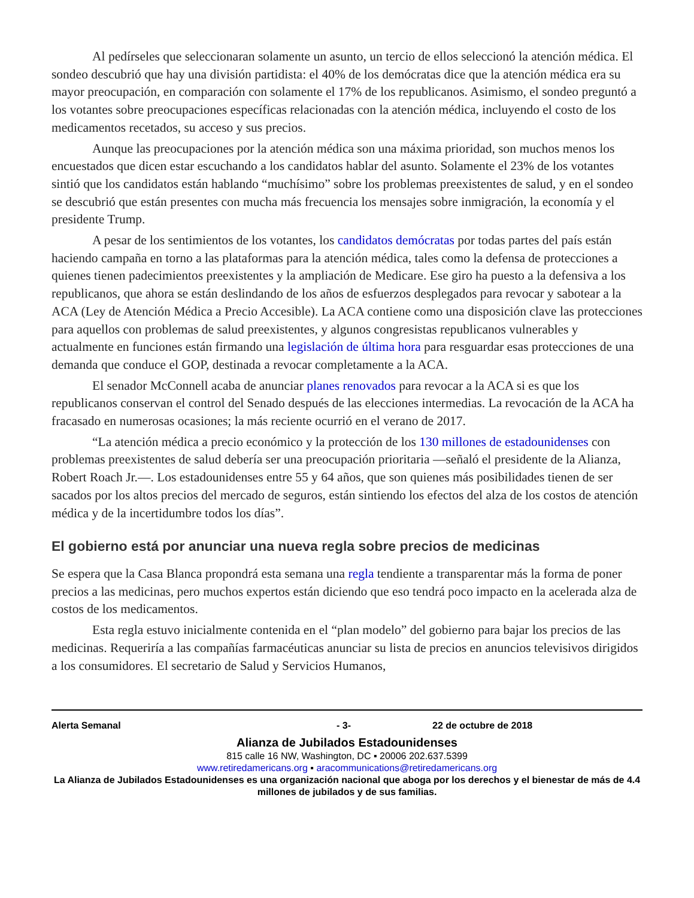Al pedírseles que seleccionaran solamente un asunto, un tercio de ellos seleccionó la atención médica. El sondeo descubrió que hay una división partidista: el 40% de los demócratas dice que la atención médica era su mayor preocupación, en comparación con solamente el 17% de los republicanos. Asimismo, el sondeo preguntó a los votantes sobre preocupaciones específicas relacionadas con la atención médica, incluyendo el costo de los medicamentos recetados, su acceso y sus precios.
Aunque las preocupaciones por la atención médica son una máxima prioridad, son muchos menos los encuestados que dicen estar escuchando a los candidatos hablar del asunto. Solamente el 23% de los votantes sintió que los candidatos están hablando “muchísimo” sobre los problemas preexistentes de salud, y en el sondeo se descubrió que están presentes con mucha más frecuencia los mensajes sobre inmigración, la economía y el presidente Trump.
A pesar de los sentimientos de los votantes, los candidatos demócratas por todas partes del país están haciendo campaña en torno a las plataformas para la atención médica, tales como la defensa de protecciones a quienes tienen padecimientos preexistentes y la ampliación de Medicare. Ese giro ha puesto a la defensiva a los republicanos, que ahora se están deslindando de los años de esfuerzos desplegados para revocar y sabotear a la ACA (Ley de Atención Médica a Precio Accesible). La ACA contiene como una disposición clave las protecciones para aquellos con problemas de salud preexistentes, y algunos congresistas republicanos vulnerables y actualmente en funciones están firmando una legislación de última hora para resguardar esas protecciones de una demanda que conduce el GOP, destinada a revocar completamente a la ACA.
El senador McConnell acaba de anunciar planes renovados para revocar a la ACA si es que los republicanos conservan el control del Senado después de las elecciones intermedias. La revocación de la ACA ha fracasado en numerosas ocasiones; la más reciente ocurrió en el verano de 2017.
“La atención médica a precio económico y la protección de los 130 millones de estadounidenses con problemas preexistentes de salud debería ser una preocupación prioritaria —señaló el presidente de la Alianza, Robert Roach Jr.—. Los estadounidenses entre 55 y 64 años, que son quienes más posibilidades tienen de ser sacados por los altos precios del mercado de seguros, están sintiendo los efectos del alza de los costos de atención médica y de la incertidumbre todos los días”.
El gobierno está por anunciar una nueva regla sobre precios de medicinas
Se espera que la Casa Blanca propondrá esta semana una regla tendiente a transparentar más la forma de poner precios a las medicinas, pero muchos expertos están diciendo que eso tendrá poco impacto en la acelerada alza de costos de los medicamentos.
Esta regla estuvo inicialmente contenida en el “plan modelo” del gobierno para bajar los precios de las medicinas. Requeriría a las compañías farmacéuticas anunciar su lista de precios en anuncios televisivos dirigidos a los consumidores. El secretario de Salud y Servicios Humanos,
Alerta Semanal - 3- 22 de octubre de 2018
Alianza de Jubilados Estadounidenses
815 calle 16 NW, Washington, DC ▪ 20006 202.637.5399
www.retiredamericans.org ▪ aracommunications@retiredamericans.org
La Alianza de Jubilados Estadounidenses es una organización nacional que aboga por los derechos y el bienestar de más de 4.4 millones de jubilados y de sus familias.